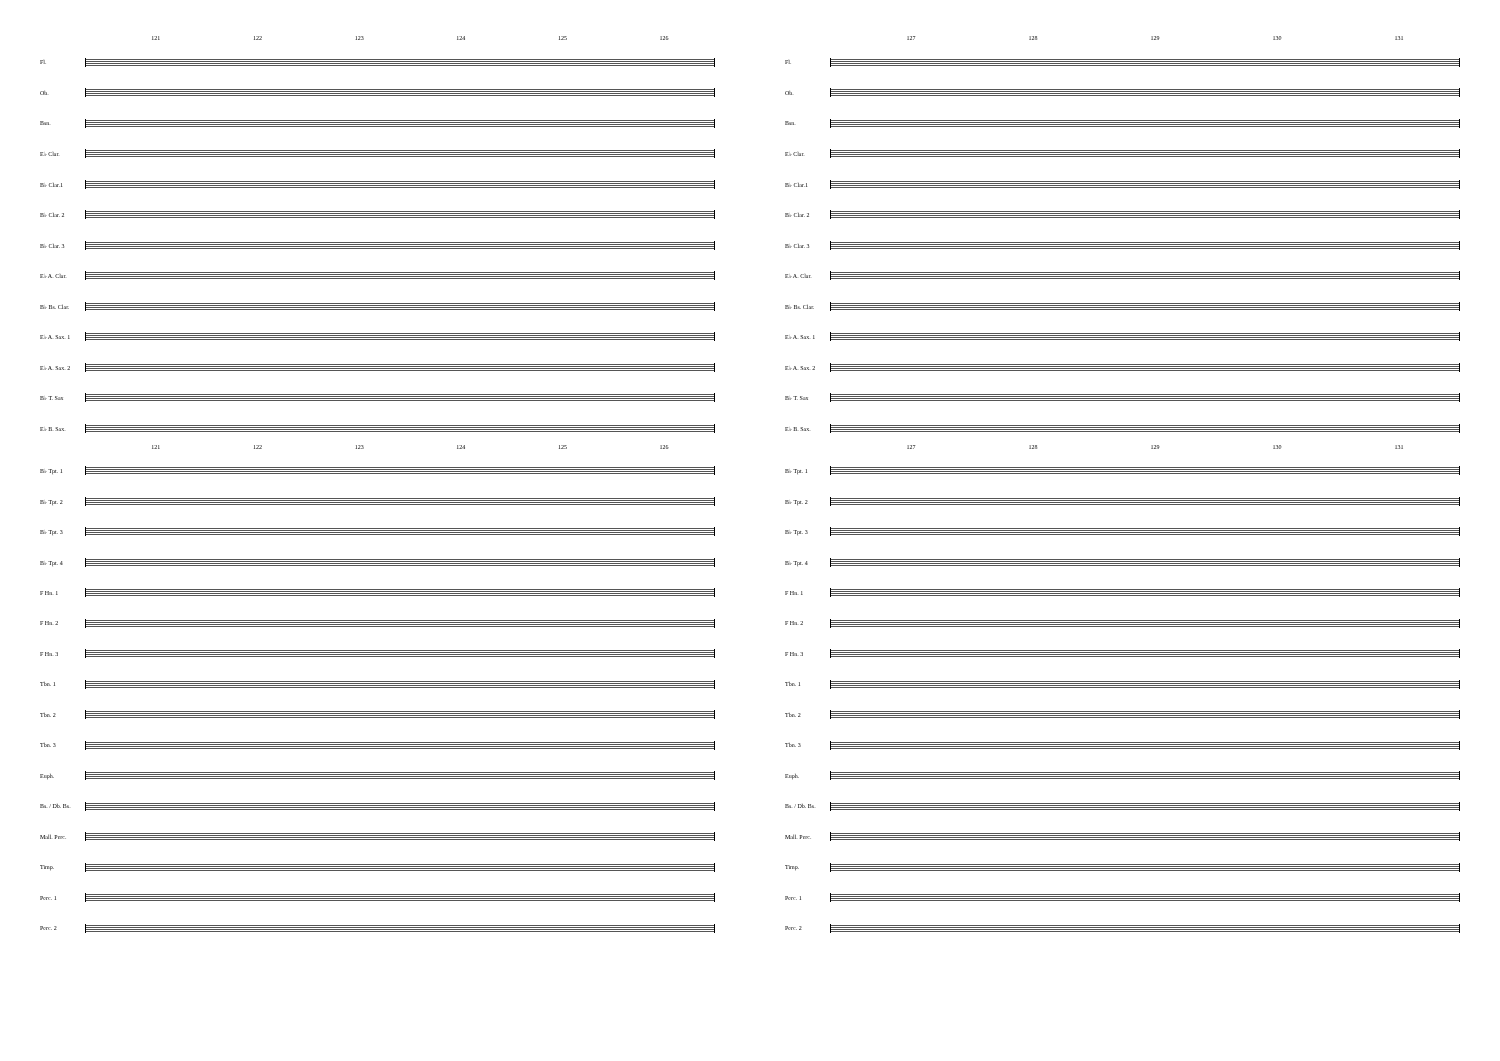121 122 123 124 125 126
Fl.
Ob.
Bsn.
E♭ Clar.
B♭ Clar.1
B♭ Clar. 2
B♭ Clar. 3
E♭ A. Clar.
B♭ Bs. Clar.
E♭ A. Sax. 1
E♭ A. Sax. 2
B♭ T. Sax
E♭ B. Sax.
121 122 123 124 125 126
B♭ Tpt. 1
B♭ Tpt. 2
B♭ Tpt. 3
B♭ Tpt. 4
F Hn. 1
F Hn. 2
F Hn. 3
Tbn. 1
Tbn. 2
Tbn. 3
Euph.
Bs. / Db. Bs.
Mall. Perc.
Timp.
Perc. 1
Perc. 2
127 128 129 130 131
Fl.
Ob.
Bsn.
E♭ Clar.
B♭ Clar.1
B♭ Clar. 2
B♭ Clar. 3
E♭ A. Clar.
B♭ Bs. Clar.
E♭ A. Sax. 1
E♭ A. Sax. 2
B♭ T. Sax
E♭ B. Sax.
127 128 129 130 131
B♭ Tpt. 1
B♭ Tpt. 2
B♭ Tpt. 3
B♭ Tpt. 4
F Hn. 1
F Hn. 2
F Hn. 3
Tbn. 1
Tbn. 2
Tbn. 3
Euph.
Bs. / Db. Bs.
Mall. Perc.
Timp.
Perc. 1
Perc. 2